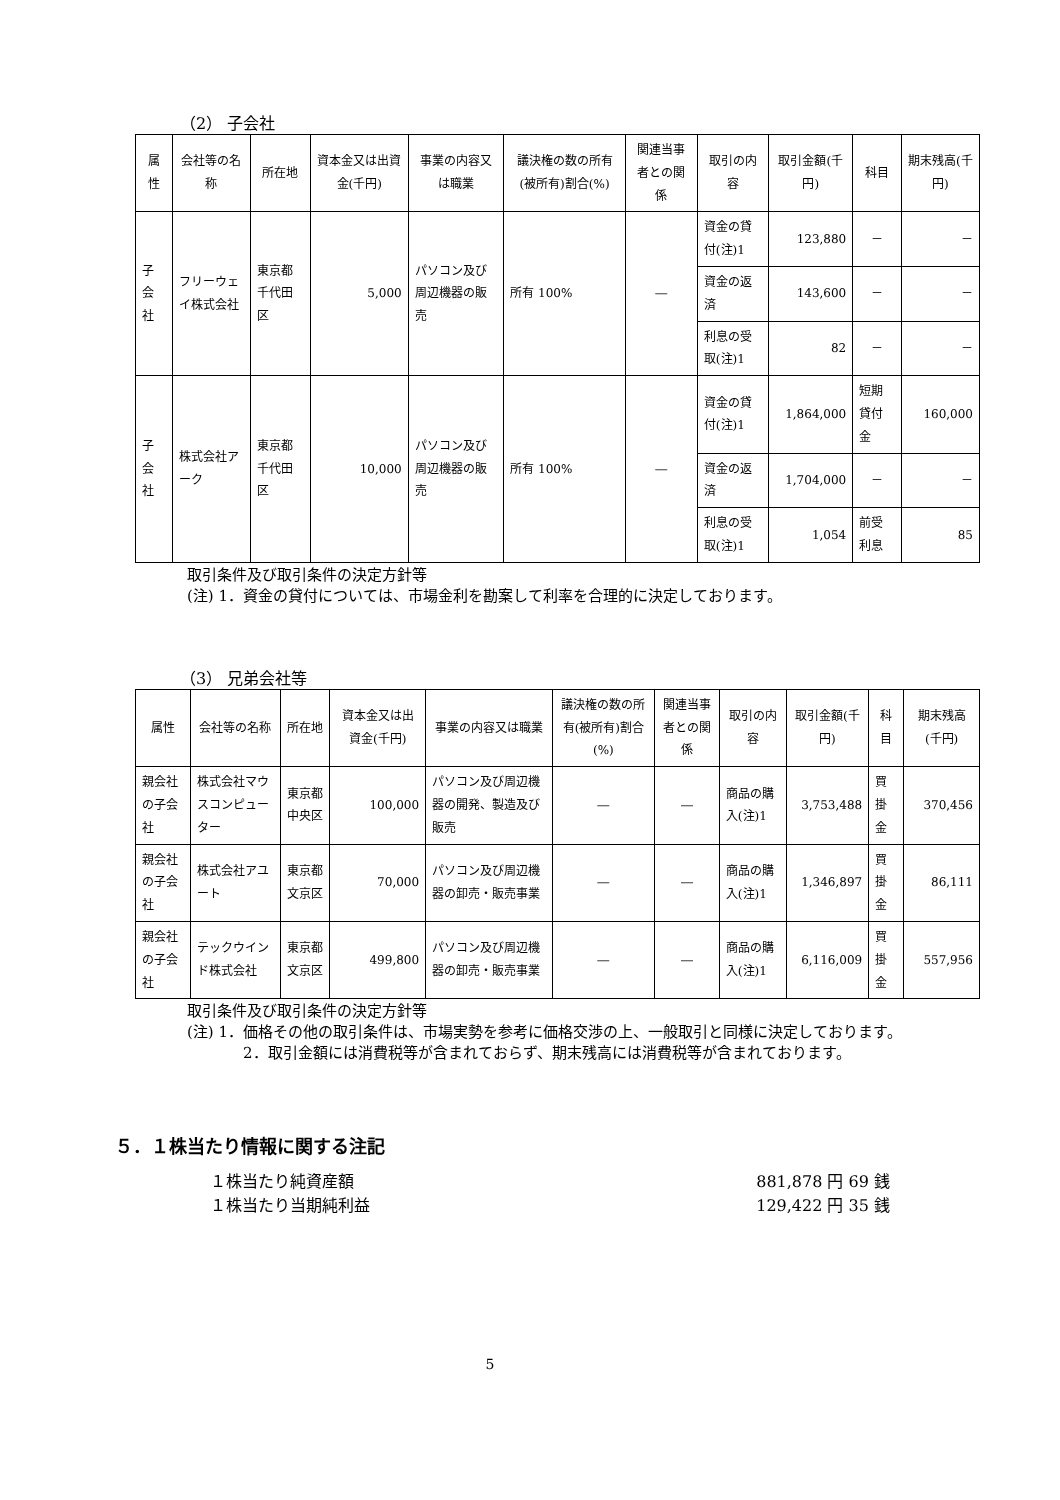（2） 子会社
| 属性 | 会社等の名称 | 所在地 | 資本金又は出資金(千円) | 事業の内容又は職業 | 議決権の数の所有(被所有)割合(%) | 関連当事者との関係 | 取引の内容 | 取引金額(千円) | 科目 | 期末残高(千円) |
| --- | --- | --- | --- | --- | --- | --- | --- | --- | --- | --- |
| 子会社 | フリーウェイ株式会社 | 東京都千代田区 | 5,000 | パソコン及び周辺機器の販売 | 所有 100% | ― | 資金の貸付(注)1 | 123,880 | － | － |
| | | | | | | | 資金の返済 | 143,600 | － | － |
| | | | | | | | 利息の受取(注)1 | 82 | － | － |
| 子会社 | 株式会社アーク | 東京都千代田区 | 10,000 | パソコン及び周辺機器の販売 | 所有 100% | ― | 資金の貸付(注)1 | 1,864,000 | 短期貸付金 | 160,000 |
| | | | | | | | 資金の返済 | 1,704,000 | － | － |
| | | | | | | | 利息の受取(注)1 | 1,054 | 前受利息 | 85 |
取引条件及び取引条件の決定方針等
(注) 1．資金の貸付については、市場金利を勘案して利率を合理的に決定しております。
（3） 兄弟会社等
| 属性 | 会社等の名称 | 所在地 | 資本金又は出資金(千円) | 事業の内容又は職業 | 議決権の数の所有(被所有)割合(%) | 関連当事者との関係 | 取引の内容 | 取引金額(千円) | 科目 | 期末残高(千円) |
| --- | --- | --- | --- | --- | --- | --- | --- | --- | --- | --- |
| 親会社の子会社 | 株式会社マウスコンピューター | 東京都中央区 | 100,000 | パソコン及び周辺機器の開発、製造及び販売 | ― | ― | 商品の購入(注)1 | 3,753,488 | 買掛金 | 370,456 |
| 親会社の子会社 | 株式会社アユート | 東京都文京区 | 70,000 | パソコン及び周辺機器の卸売・販売事業 | ― | ― | 商品の購入(注)1 | 1,346,897 | 買掛金 | 86,111 |
| 親会社の子会社 | テックウインド株式会社 | 東京都文京区 | 499,800 | パソコン及び周辺機器の卸売・販売事業 | ― | ― | 商品の購入(注)1 | 6,116,009 | 買掛金 | 557,956 |
取引条件及び取引条件の決定方針等
(注) 1．価格その他の取引条件は、市場実勢を参考に価格交渉の上、一般取引と同様に決定しております。
2．取引金額には消費税等が含まれておらず、期末残高には消費税等が含まれております。
５．１株当たり情報に関する注記
１株当たり純資産額 881,878 円 69 銭
１株当たり当期純利益 129,422 円 35 銭
5